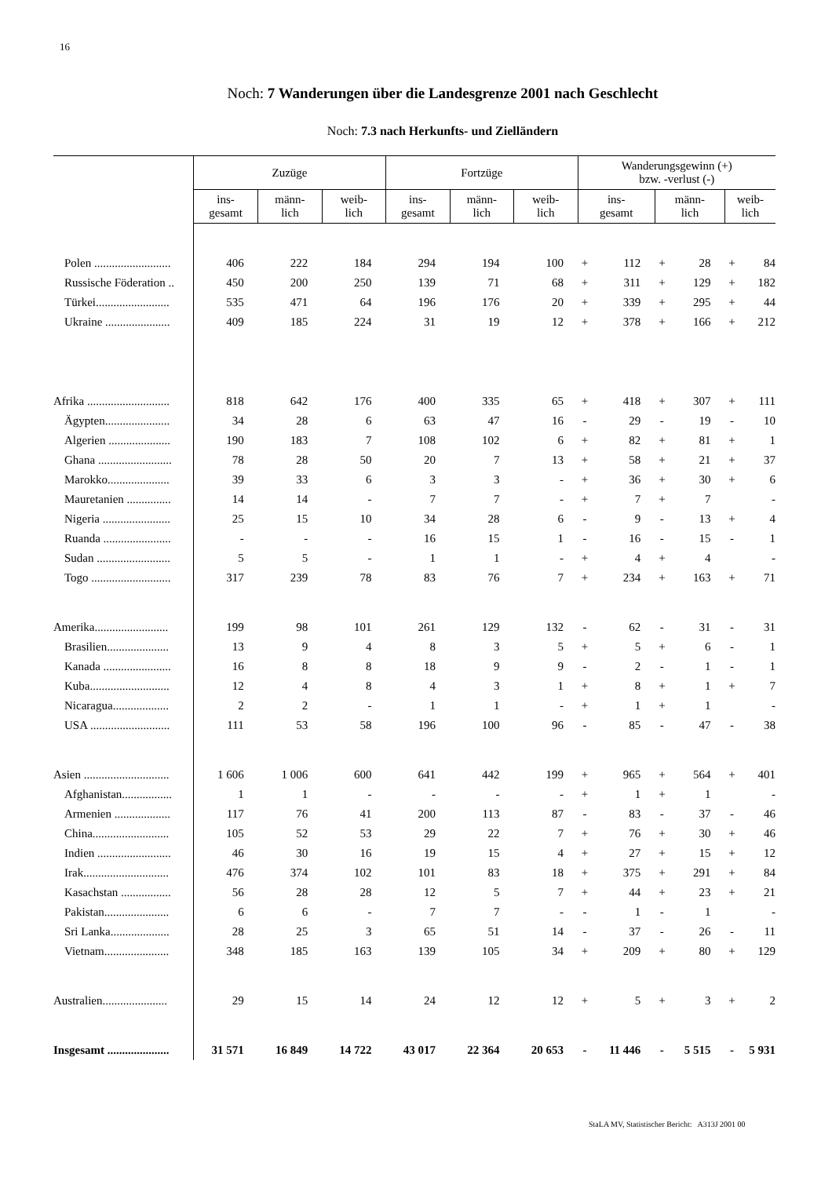16
Noch: 7 Wanderungen über die Landesgrenze 2001 nach Geschlecht
Noch: 7.3 nach Herkunfts- und Zielländern
| | Zuzüge | | | Fortzüge | | | Wanderungsgewinn (+) bzw. -verlust (-) | | | | | |
| --- | --- | --- | --- | --- | --- | --- | --- | --- | --- | --- | --- | --- |
| | ins- gesamt | männ- lich | weib- lich | ins- gesamt | männ- lich | weib- lich | ins- gesamt | | männ- lich | | weib- lich | |
| Polen .......................... | 406 | 222 | 184 | 294 | 194 | 100 | + | 112 | + | 28 | + | 84 |
| Russische Föderation .. | 450 | 200 | 250 | 139 | 71 | 68 | + | 311 | + | 129 | + | 182 |
| Türkei......................... | 535 | 471 | 64 | 196 | 176 | 20 | + | 339 | + | 295 | + | 44 |
| Ukraine ...................... | 409 | 185 | 224 | 31 | 19 | 12 | + | 378 | + | 166 | + | 212 |
| Afrika ............................ | 818 | 642 | 176 | 400 | 335 | 65 | + | 418 | + | 307 | + | 111 |
| Ägypten...................... | 34 | 28 | 6 | 63 | 47 | 16 | - | 29 | - | 19 | - | 10 |
| Algerien ..................... | 190 | 183 | 7 | 108 | 102 | 6 | + | 82 | + | 81 | + | 1 |
| Ghana ......................... | 78 | 28 | 50 | 20 | 7 | 13 | + | 58 | + | 21 | + | 37 |
| Marokko..................... | 39 | 33 | 6 | 3 | 3 | - | + | 36 | + | 30 | + | 6 |
| Mauretanien ............... | 14 | 14 | - | 7 | 7 | - | + | 7 | + | 7 | | - |
| Nigeria ....................... | 25 | 15 | 10 | 34 | 28 | 6 | - | 9 | - | 13 | + | 4 |
| Ruanda ....................... | - | - | - | 16 | 15 | 1 | - | 16 | - | 15 | - | 1 |
| Sudan ......................... | 5 | 5 | - | 1 | 1 | - | + | 4 | + | 4 | | - |
| Togo ........................... | 317 | 239 | 78 | 83 | 76 | 7 | + | 234 | + | 163 | + | 71 |
| Amerika......................... | 199 | 98 | 101 | 261 | 129 | 132 | - | 62 | - | 31 | - | 31 |
| Brasilien..................... | 13 | 9 | 4 | 8 | 3 | 5 | + | 5 | + | 6 | - | 1 |
| Kanada ....................... | 16 | 8 | 8 | 18 | 9 | 9 | - | 2 | - | 1 | - | 1 |
| Kuba........................... | 12 | 4 | 8 | 4 | 3 | 1 | + | 8 | + | 1 | + | 7 |
| Nicaragua................... | 2 | 2 | - | 1 | 1 | - | + | 1 | + | 1 | | - |
| USA ........................... | 111 | 53 | 58 | 196 | 100 | 96 | - | 85 | - | 47 | - | 38 |
| Asien ............................. | 1 606 | 1 006 | 600 | 641 | 442 | 199 | + | 965 | + | 564 | + | 401 |
| Afghanistan................. | 1 | 1 | - | - | - | - | + | 1 | + | 1 | | - |
| Armenien ................... | 117 | 76 | 41 | 200 | 113 | 87 | - | 83 | - | 37 | - | 46 |
| China.......................... | 105 | 52 | 53 | 29 | 22 | 7 | + | 76 | + | 30 | + | 46 |
| Indien ......................... | 46 | 30 | 16 | 19 | 15 | 4 | + | 27 | + | 15 | + | 12 |
| Irak............................. | 476 | 374 | 102 | 101 | 83 | 18 | + | 375 | + | 291 | + | 84 |
| Kasachstan ................. | 56 | 28 | 28 | 12 | 5 | 7 | + | 44 | + | 23 | + | 21 |
| Pakistan...................... | 6 | 6 | - | 7 | 7 | - | - | 1 | - | 1 | | - |
| Sri Lanka.................... | 28 | 25 | 3 | 65 | 51 | 14 | - | 37 | - | 26 | - | 11 |
| Vietnam...................... | 348 | 185 | 163 | 139 | 105 | 34 | + | 209 | + | 80 | + | 129 |
| Australien...................... | 29 | 15 | 14 | 24 | 12 | 12 | + | 5 | + | 3 | + | 2 |
| Insgesamt ..................... | 31 571 | 16 849 | 14 722 | 43 017 | 22 364 | 20 653 | - | 11 446 | - | 5 515 | - | 5 931 |
StaLA MV, Statistischer Bericht: A313J 2001 00